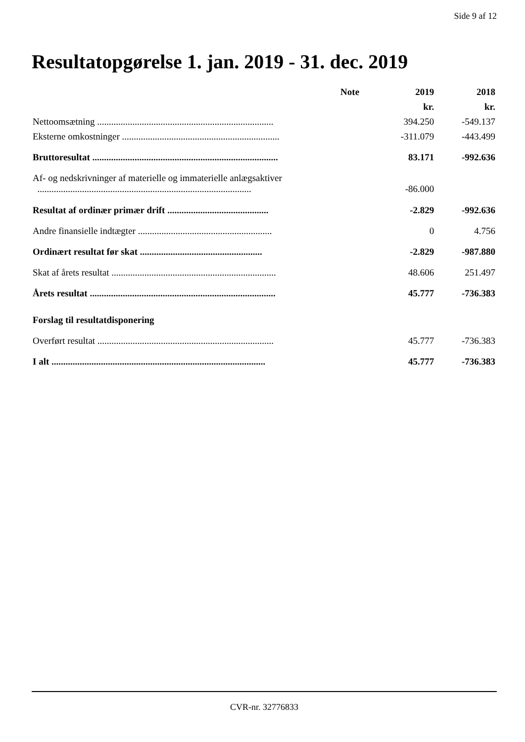Side 9 af 12
Resultatopgørelse 1. jan. 2019 - 31. dec. 2019
| | Note | 2019 | 2018 |
| --- | --- | --- | --- |
| | | kr. | kr. |
| Nettoomsætning ........................................................................... | | 394.250 | -549.137 |
| Eksterne omkostninger ................................................................... | | -311.079 | -443.499 |
| Bruttoresultat ............................................................................... | | 83.171 | -992.636 |
| Af- og nedskrivninger af materielle og immaterielle anlægsaktiver ........................................................................................... | | -86.000 | |
| Resultat af ordinær primær drift ........................................... | | -2.829 | -992.636 |
| Andre finansielle indtægter ......................................................... | | 0 | 4.756 |
| Ordinært resultat før skat .................................................... | | -2.829 | -987.880 |
| Skat af årets resultat ...................................................................... | | 48.606 | 251.497 |
| Årets resultat ............................................................................... | | 45.777 | -736.383 |
| Forslag til resultatdisponering | | | |
| Overført resultat ........................................................................... | | 45.777 | -736.383 |
| I alt ........................................................................................... | | 45.777 | -736.383 |
CVR-nr. 32776833